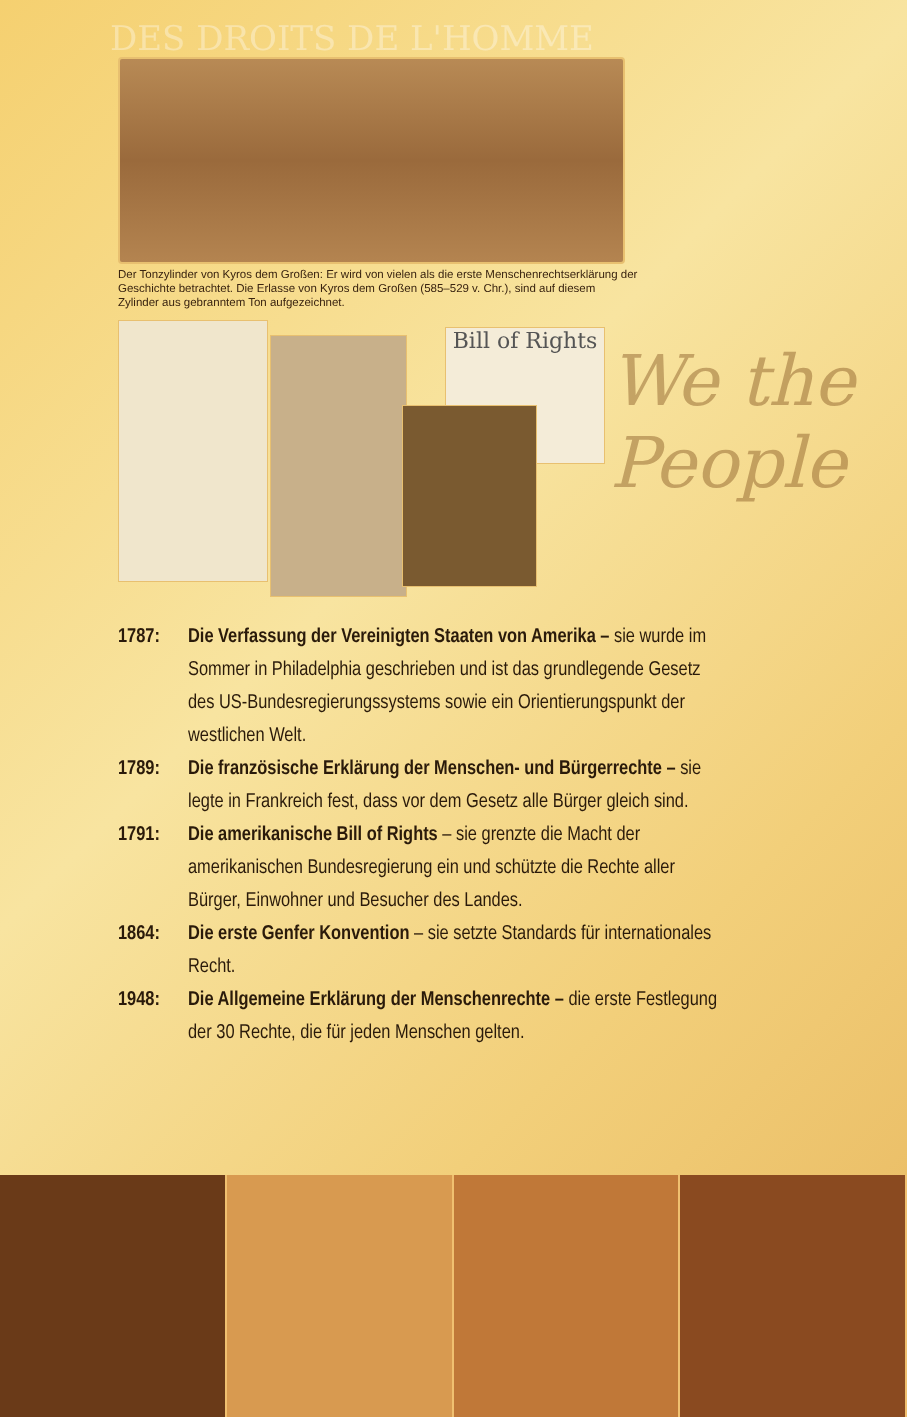DES DROITS DE L'HOMME
Der Tonzylinder von Kyros dem Großen: Er wird von vielen als die erste Menschenrechtserklärung der Geschichte betrachtet. Die Erlasse von Kyros dem Großen (585–529 v. Chr.), sind auf diesem Zylinder aus gebranntem Ton aufgezeichnet.
Bill of Rights
We the People
1787: Die Verfassung der Vereinigten Staaten von Amerika – sie wurde im Sommer in Philadelphia geschrieben und ist das grundlegende Gesetz des US-Bundesregierungssystems sowie ein Orientierungspunkt der westlichen Welt.
1789: Die französische Erklärung der Menschen- und Bürgerrechte – sie legte in Frankreich fest, dass vor dem Gesetz alle Bürger gleich sind.
1791: Die amerikanische Bill of Rights – sie grenzte die Macht der amerikanischen Bundesregierung ein und schützte die Rechte aller Bürger, Einwohner und Besucher des Landes.
1864: Die erste Genfer Konvention – sie setzte Standards für internationales Recht.
1948: Die Allgemeine Erklärung der Menschenrechte – die erste Festlegung der 30 Rechte, die für jeden Menschen gelten.